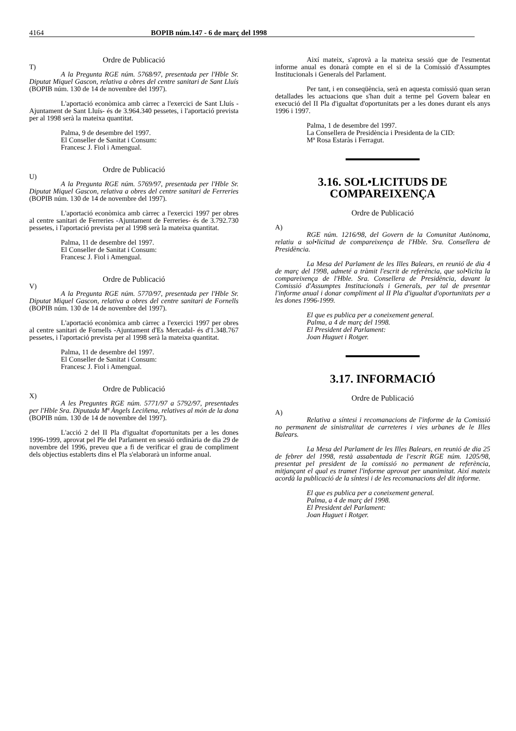4164 BOPIB núm.147 - 6 de març del 1998
Ordre de Publicació
T)
A la Pregunta RGE núm. 5768/97, presentada per l'Hble Sr. Diputat Miquel Gascon, relativa a obres del centre sanitari de Sant Lluís (BOPIB núm. 130 de 14 de novembre del 1997).
L'aportació econòmica amb càrrec a l'exercici de Sant Lluís -Ajuntament de Sant Lluís- és de 3.964.340 pessetes, i l'aportació prevista per al 1998 serà la mateixa quantitat.
Palma, 9 de desembre del 1997.
El Conseller de Sanitat i Consum:
Francesc J. Fiol i Amengual.
Ordre de Publicació
U)
A la Pregunta RGE núm. 5769/97, presentada per l'Hble Sr. Diputat Miquel Gascon, relativa a obres del centre sanitari de Ferreries (BOPIB núm. 130 de 14 de novembre del 1997).
L'aportació econòmica amb càrrec a l'exercici 1997 per obres al centre sanitari de Ferreries -Ajuntament de Ferreries- és de 3.792.730 pessetes, i l'aportació prevista per al 1998 serà la mateixa quantitat.
Palma, 11 de desembre del 1997.
El Conseller de Sanitat i Consum:
Francesc J. Fiol i Amengual.
Ordre de Publicació
V)
A la Pregunta RGE núm. 5770/97, presentada per l'Hble Sr. Diputat Miquel Gascon, relativa a obres del centre sanitari de Fornells (BOPIB núm. 130 de 14 de novembre del 1997).
L'aportació econòmica amb càrrec a l'exercici 1997 per obres al centre sanitari de Fornells -Ajuntament d'Es Mercadal- és d'1.348.767 pessetes, i l'aportació prevista per al 1998 serà la mateixa quantitat.
Palma, 11 de desembre del 1997.
El Conseller de Sanitat i Consum:
Francesc J. Fiol i Amengual.
Ordre de Publicació
X)
A les Preguntes RGE núm. 5771/97 a 5792/97, presentades per l'Hble Sra. Diputada Mª Àngels Leciñena, relatives al món de la dona (BOPIB núm. 130 de 14 de novembre del 1997).
L'acció 2 del II Pla d'igualtat d'oportunitats per a les dones 1996-1999, aprovat pel Ple del Parlament en sessió ordinària de dia 29 de novembre del 1996, preveu que a fi de verificar el grau de compliment dels objectius establerts dins el Pla s'elaborarà un informe anual.
Així mateix, s'aprovà a la mateixa sessió que de l'esmentat informe anual es donarà compte en el si de la Comissió d'Assumptes Institucionals i Generals del Parlament.
Per tant, i en conseqüència, serà en aquesta comissió quan seran detallades les actuacions que s'han duit a terme pel Govern balear en execució del II Pla d'igualtat d'oportunitats per a les dones durant els anys 1996 i 1997.
Palma, 1 de desembre del 1997.
La Consellera de Presidència i Presidenta de la CID:
Mª Rosa Estaràs i Ferragut.
3.16. SOL•LICITUDS DE COMPAREIXENÇA
Ordre de Publicació
A)
RGE núm. 1216/98, del Govern de la Comunitat Autònoma, relatiu a sol•licitud de compareixença de l'Hble. Sra. Consellera de Presidència.
La Mesa del Parlament de les Illes Balears, en reunió de dia 4 de març del 1998, admeté a tràmit l'escrit de referència, que sol•licita la compareixença de l'Hble. Sra. Consellera de Presidència, davant la Comissió d'Assumptes Institucionals i Generals, per tal de presentar l'informe anual i donar compliment al II Pla d'igualtat d'oportunitats per a les dones 1996-1999.
El que es publica per a coneixement general.
Palma, a 4 de març del 1998.
El President del Parlament:
Joan Huguet i Rotger.
3.17. INFORMACIÓ
Ordre de Publicació
A)
Relativa a síntesi i recomanacions de l'informe de la Comissió no permanent de sinistralitat de carreteres i vies urbanes de le Illes Balears.
La Mesa del Parlament de les Illes Balears, en reunió de dia 25 de febrer del 1998, restà assabentada de l'escrit RGE núm. 1205/98, presentat pel president de la comissió no permanent de referència, mitjançant el qual es tramet l'informe aprovat per unanimitat. Així mateix acordà la publicació de la síntesi i de les recomanacions del dit informe.
El que es publica per a coneixement general.
Palma, a 4 de març del 1998.
El President del Parlament:
Joan Huguet i Rotger.